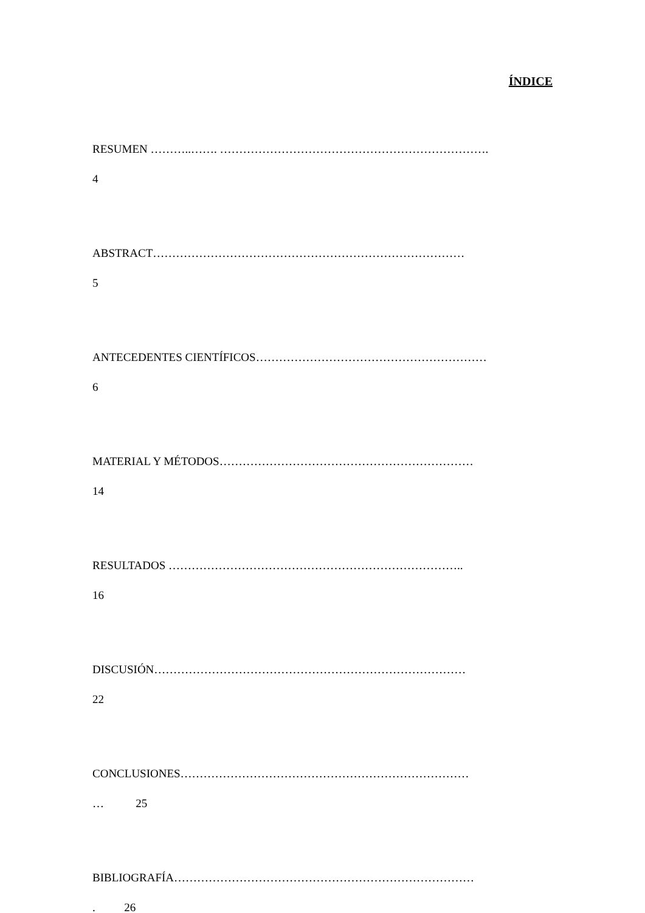ÍNDICE
RESUMEN ………..……. …………………………………………………………….
4
ABSTRACT………………………………………………………………………
5
ANTECEDENTES CIENTÍFICOS……………………………………………………
6
MATERIAL Y MÉTODOS…………………………………………………………
14
RESULTADOS …………………………………………………………………..
16
DISCUSIÓN………………………………………………………………………
22
CONCLUSIONES…………………………………………………………………
… 25
BIBLIOGRAFÍA……………………………………………………………………
. 26